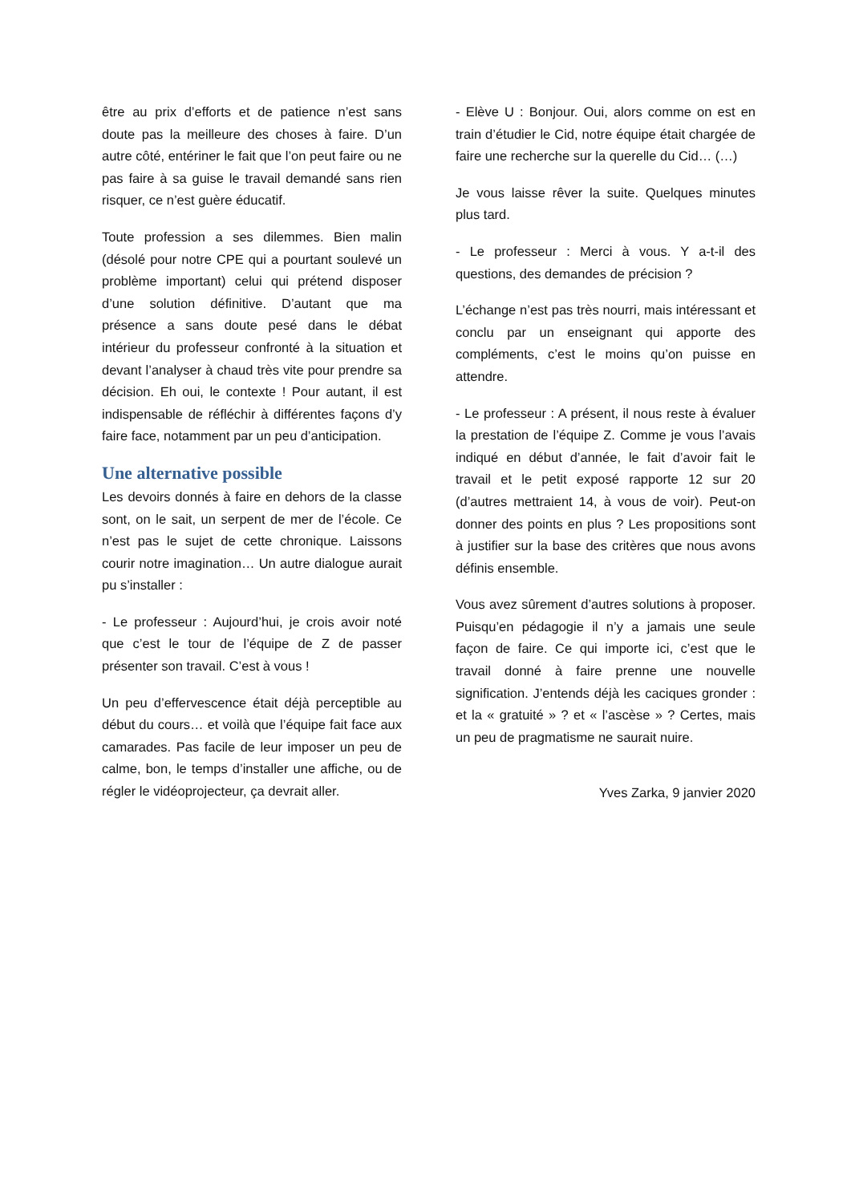être au prix d’efforts et de patience n’est sans doute pas la meilleure des choses à faire. D’un autre côté, entériner le fait que l’on peut faire ou ne pas faire à sa guise le travail demandé sans rien risquer, ce n’est guère éducatif.
Toute profession a ses dilemmes. Bien malin (désolé pour notre CPE qui a pourtant soulevé un problème important) celui qui prétend disposer d’une solution définitive. D’autant que ma présence a sans doute pesé dans le débat intérieur du professeur confronté à la situation et devant l’analyser à chaud très vite pour prendre sa décision. Eh oui, le contexte ! Pour autant, il est indispensable de réfléchir à différentes façons d’y faire face, notamment par un peu d’anticipation.
Une alternative possible
Les devoirs donnés à faire en dehors de la classe sont, on le sait, un serpent de mer de l’école. Ce n’est pas le sujet de cette chronique. Laissons courir notre imagination… Un autre dialogue aurait pu s’installer :
- Le professeur : Aujourd’hui, je crois avoir noté que c’est le tour de l’équipe de Z de passer présenter son travail. C’est à vous !
Un peu d’effervescence était déjà perceptible au début du cours… et voilà que l’équipe fait face aux camarades. Pas facile de leur imposer un peu de calme, bon, le temps d’installer une affiche, ou de régler le vidéoprojecteur, ça devrait aller.
- Elève U : Bonjour. Oui, alors comme on est en train d’étudier le Cid, notre équipe était chargée de faire une recherche sur la querelle du Cid… (…)
Je vous laisse rêver la suite. Quelques minutes plus tard.
- Le professeur : Merci à vous. Y a-t-il des questions, des demandes de précision ?
L’échange n’est pas très nourri, mais intéressant et conclu par un enseignant qui apporte des compléments, c’est le moins qu’on puisse en attendre.
- Le professeur : A présent, il nous reste à évaluer la prestation de l’équipe Z. Comme je vous l’avais indiqué en début d’année, le fait d’avoir fait le travail et le petit exposé rapporte 12 sur 20 (d’autres mettraient 14, à vous de voir). Peut-on donner des points en plus ? Les propositions sont à justifier sur la base des critères que nous avons définis ensemble.
Vous avez sûrement d’autres solutions à proposer. Puisqu’en pédagogie il n’y a jamais une seule façon de faire. Ce qui importe ici, c’est que le travail donné à faire prenne une nouvelle signification. J’entends déjà les caciques gronder : et la « gratuité » ? et « l’ascèse » ? Certes, mais un peu de pragmatisme ne saurait nuire.
Yves Zarka, 9 janvier 2020